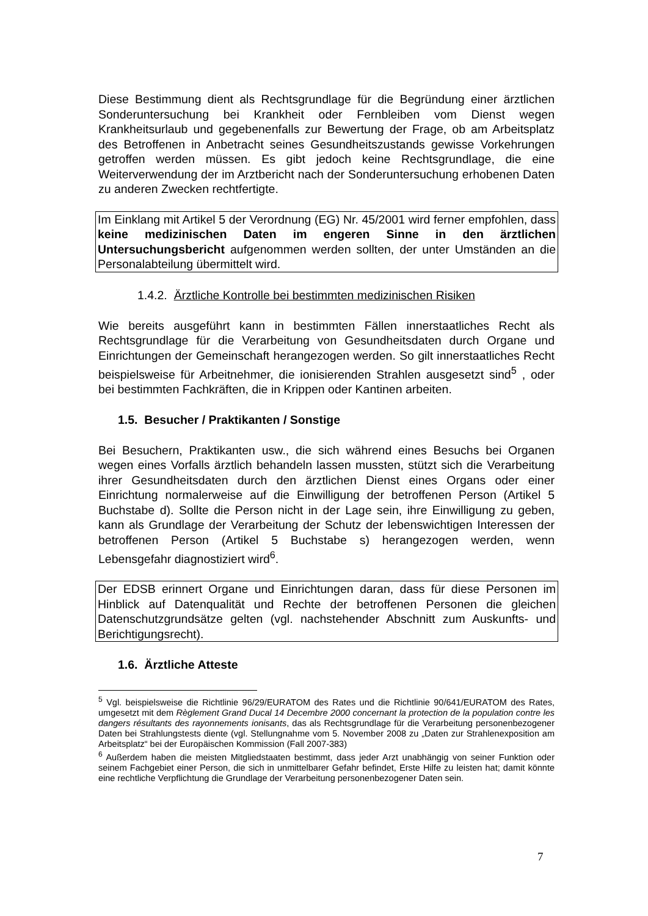Diese Bestimmung dient als Rechtsgrundlage für die Begründung einer ärztlichen Sonderuntersuchung bei Krankheit oder Fernbleiben vom Dienst wegen Krankheitsurlaub und gegebenenfalls zur Bewertung der Frage, ob am Arbeitsplatz des Betroffenen in Anbetracht seines Gesundheitszustands gewisse Vorkehrungen getroffen werden müssen. Es gibt jedoch keine Rechtsgrundlage, die eine Weiterverwendung der im Arztbericht nach der Sonderuntersuchung erhobenen Daten zu anderen Zwecken rechtfertigte.
Im Einklang mit Artikel 5 der Verordnung (EG) Nr. 45/2001 wird ferner empfohlen, dass keine medizinischen Daten im engeren Sinne in den ärztlichen Untersuchungsbericht aufgenommen werden sollten, der unter Umständen an die Personalabteilung übermittelt wird.
1.4.2. Ärztliche Kontrolle bei bestimmten medizinischen Risiken
Wie bereits ausgeführt kann in bestimmten Fällen innerstaatliches Recht als Rechtsgrundlage für die Verarbeitung von Gesundheitsdaten durch Organe und Einrichtungen der Gemeinschaft herangezogen werden. So gilt innerstaatliches Recht beispielsweise für Arbeitnehmer, die ionisierenden Strahlen ausgesetzt sind<sup>5</sup> , oder bei bestimmten Fachkräften, die in Krippen oder Kantinen arbeiten.
1.5. Besucher / Praktikanten / Sonstige
Bei Besuchern, Praktikanten usw., die sich während eines Besuchs bei Organen wegen eines Vorfalls ärztlich behandeln lassen mussten, stützt sich die Verarbeitung ihrer Gesundheitsdaten durch den ärztlichen Dienst eines Organs oder einer Einrichtung normalerweise auf die Einwilligung der betroffenen Person (Artikel 5 Buchstabe d). Sollte die Person nicht in der Lage sein, ihre Einwilligung zu geben, kann als Grundlage der Verarbeitung der Schutz der lebenswichtigen Interessen der betroffenen Person (Artikel 5 Buchstabe s) herangezogen werden, wenn Lebensgefahr diagnostiziert wird<sup>6</sup>.
Der EDSB erinnert Organe und Einrichtungen daran, dass für diese Personen im Hinblick auf Datenqualität und Rechte der betroffenen Personen die gleichen Datenschutzgrundsätze gelten (vgl. nachstehender Abschnitt zum Auskunfts- und Berichtigungsrecht).
1.6. Ärztliche Atteste
<sup>5</sup> Vgl. beispielsweise die Richtlinie 96/29/EURATOM des Rates und die Richtlinie 90/641/EURATOM des Rates, umgesetzt mit dem Règlement Grand Ducal 14 Decembre 2000 concernant la protection de la population contre les dangers résultants des rayonnements ionisants, das als Rechtsgrundlage für die Verarbeitung personenbezogener Daten bei Strahlungstests diente (vgl. Stellungnahme vom 5. November 2008 zu „Daten zur Strahlenexposition am Arbeitsplatz“ bei der Europäischen Kommission (Fall 2007-383)
<sup>6</sup> Außerdem haben die meisten Mitgliedstaaten bestimmt, dass jeder Arzt unabhängig von seiner Funktion oder seinem Fachgebiet einer Person, die sich in unmittelbarer Gefahr befindet, Erste Hilfe zu leisten hat; damit könnte eine rechtliche Verpflichtung die Grundlage der Verarbeitung personenbezogener Daten sein.
7